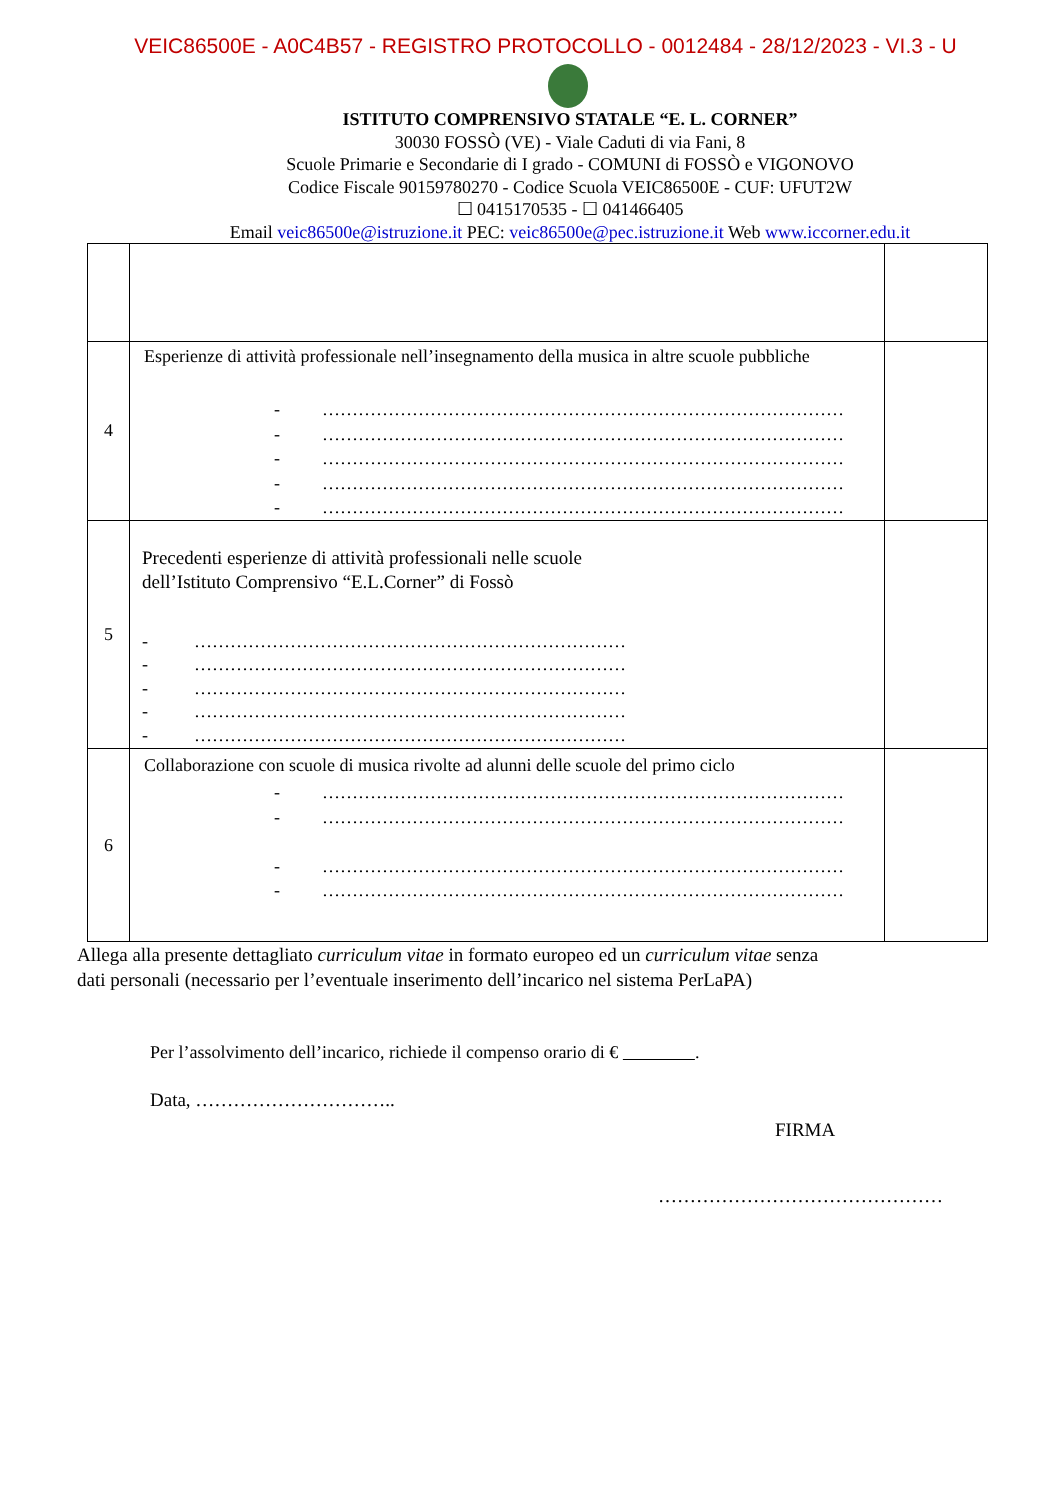VEIC86500E - A0C4B57 - REGISTRO PROTOCOLLO - 0012484 - 28/12/2023 - VI.3 - U
ISTITUTO COMPRENSIVO STATALE “E. L. CORNER”
30030 FOSSÒ (VE) - Viale Caduti di via Fani, 8
Scuole Primarie e Secondarie di I grado - COMUNI di FOSSÒ e VIGONOVO
Codice Fiscale 90159780270 - Codice Scuola VEIC86500E - CUF: UFUT2W
☐ 0415170535 - ☐ 041466405
Email veic86500e@istruzione.it PEC: veic86500e@pec.istruzione.it Web www.iccorner.edu.it
| 4 | Esperienze di attività professionale nell’insegnamento della musica in altre scuole pubbliche - …………………………………………………………………………… - …………………………………………………………………………… - …………………………………………………………………………… - …………………………………………………………………………… - …………………………………………………………………………… | |
| 5 | Precedenti esperienze di attività professionali nelle scuole dell’Istituto Comprensivo “E.L.Corner” di Fossò - ……………………………………………………………… - ……………………………………………………………… - ……………………………………………………………… - ……………………………………………………………… - ……………………………………………………………… | |
| 6 | Collaborazione con scuole di musica rivolte ad alunni delle scuole del primo ciclo - …………………………………………………………………………… - …………………………………………………………………………… - …………………………………………………………………………… - …………………………………………………………………………… | |
Allega alla presente dettagliato curriculum vitae in formato europeo ed un curriculum vitae senza
dati personali (necessario per l’eventuale inserimento dell’incarico nel sistema PerLaPA)
Per l’assolvimento dell’incarico, richiede il compenso orario di € .
Data, …………………………..
FIRMA
………………………………………